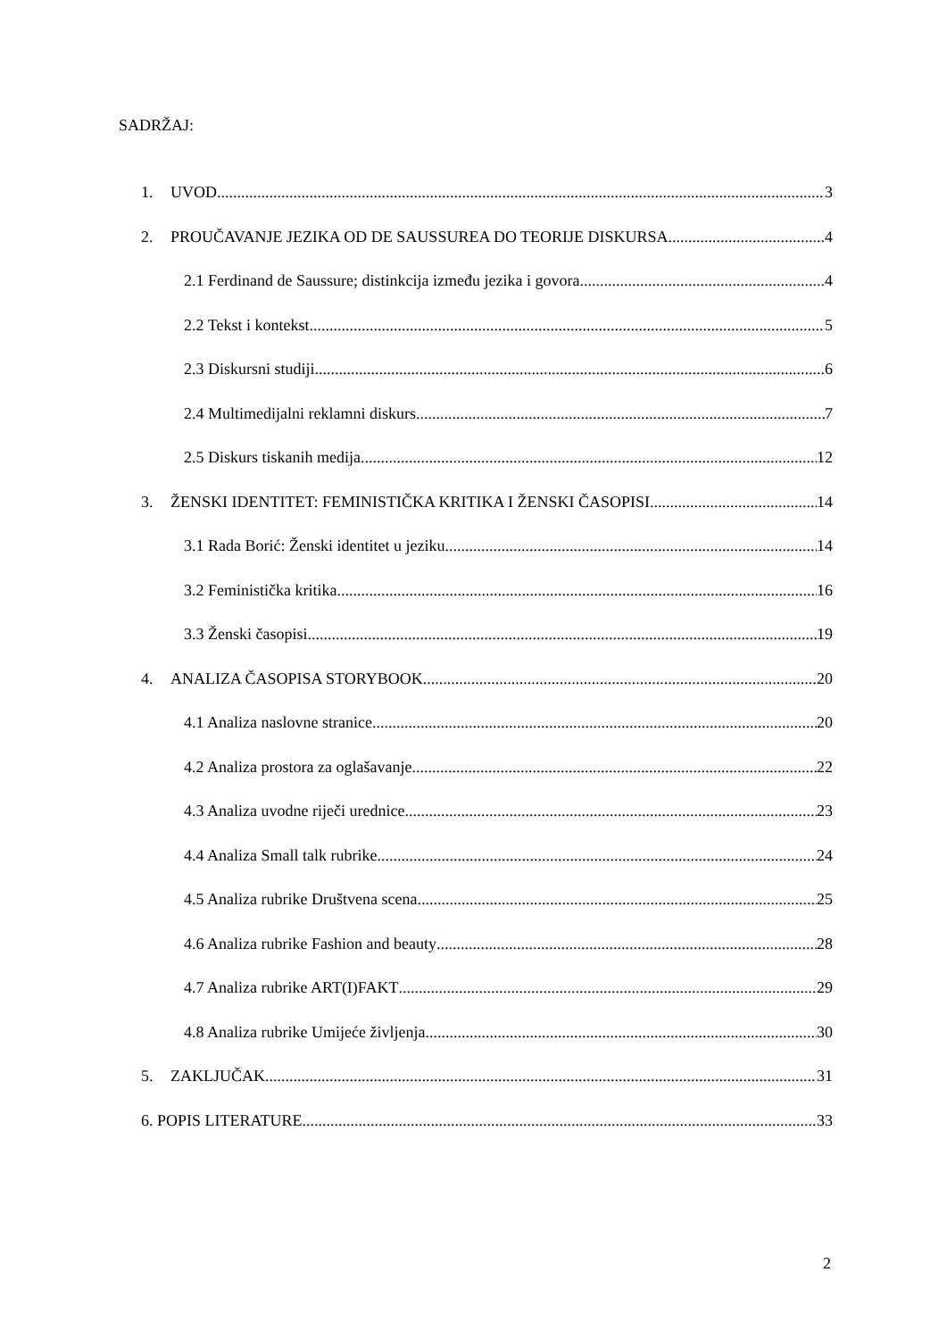SADRŽAJ:
1. UVOD 3
2. PROUČAVANJE JEZIKA OD DE SAUSSUREA DO TEORIJE DISKURSA 4
2.1 Ferdinand de Saussure; distinkcija između jezika i govora 4
2.2 Tekst i kontekst 5
2.3 Diskursni studiji 6
2.4 Multimedijalni reklamni diskurs 7
2.5 Diskurs tiskanih medija 12
3. ŽENSKI IDENTITET: FEMINISTIČKA KRITIKA I ŽENSKI ČASOPISI 14
3.1 Rada Borić: Ženski identitet u jeziku 14
3.2 Feministička kritika 16
3.3 Ženski časopisi 19
4. ANALIZA ČASOPISA STORYBOOK 20
4.1 Analiza naslovne stranice 20
4.2 Analiza prostora za oglašavanje 22
4.3 Analiza uvodne riječi urednice 23
4.4 Analiza Small talk rubrike 24
4.5 Analiza rubrike Društvena scena 25
4.6 Analiza rubrike Fashion and beauty 28
4.7 Analiza rubrike ART(I)FAKT 29
4.8 Analiza rubrike Umijeće življenja 30
5. ZAKLJUČAK 31
6. POPIS LITERATURE 33
2